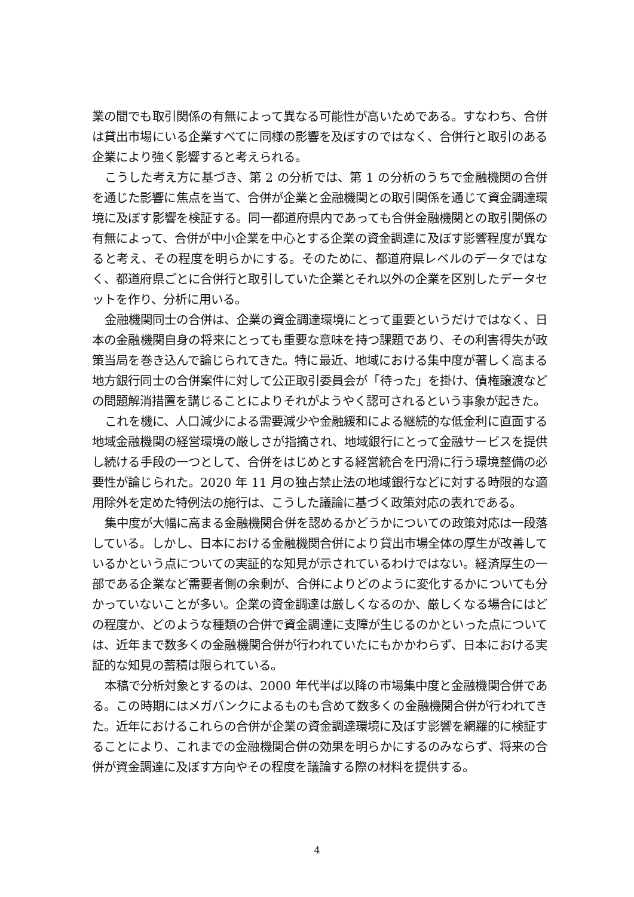業の間でも取引関係の有無によって異なる可能性が高いためである。すなわち、合併は貸出市場にいる企業すべてに同様の影響を及ぼすのではなく、合併行と取引のある企業により強く影響すると考えられる。
こうした考え方に基づき、第 2 の分析では、第 1 の分析のうちで金融機関の合併を通じた影響に焦点を当て、合併が企業と金融機関との取引関係を通じて資金調達環境に及ぼす影響を検証する。同一都道府県内であっても合併金融機関との取引関係の有無によって、合併が中小企業を中心とする企業の資金調達に及ぼす影響程度が異なると考え、その程度を明らかにする。そのために、都道府県レベルのデータではなく、都道府県ごとに合併行と取引していた企業とそれ以外の企業を区別したデータセットを作り、分析に用いる。
金融機関同士の合併は、企業の資金調達環境にとって重要というだけではなく、日本の金融機関自身の将来にとっても重要な意味を持つ課題であり、その利害得失が政策当局を巻き込んで論じられてきた。特に最近、地域における集中度が著しく高まる地方銀行同士の合併案件に対して公正取引委員会が「待った」を掛け、債権譲渡などの問題解消措置を講じることによりそれがようやく認可されるという事象が起きた。
これを機に、人口減少による需要減少や金融緩和による継続的な低金利に直面する地域金融機関の経営環境の厳しさが指摘され、地域銀行にとって金融サービスを提供し続ける手段の一つとして、合併をはじめとする経営統合を円滑に行う環境整備の必要性が論じられた。2020 年 11 月の独占禁止法の地域銀行などに対する時限的な適用除外を定めた特例法の施行は、こうした議論に基づく政策対応の表れである。
集中度が大幅に高まる金融機関合併を認めるかどうかについての政策対応は一段落している。しかし、日本における金融機関合併により貸出市場全体の厚生が改善しているかという点についての実証的な知見が示されているわけではない。経済厚生の一部である企業など需要者側の余剰が、合併によりどのように変化するかについても分かっていないことが多い。企業の資金調達は厳しくなるのか、厳しくなる場合にはどの程度か、どのような種類の合併で資金調達に支障が生じるのかといった点については、近年まで数多くの金融機関合併が行われていたにもかかわらず、日本における実証的な知見の蓄積は限られている。
本稿で分析対象とするのは、2000 年代半ば以降の市場集中度と金融機関合併である。この時期にはメガバンクによるものも含めて数多くの金融機関合併が行われてきた。近年におけるこれらの合併が企業の資金調達環境に及ぼす影響を網羅的に検証することにより、これまでの金融機関合併の効果を明らかにするのみならず、将来の合併が資金調達に及ぼす方向やその程度を議論する際の材料を提供する。
4